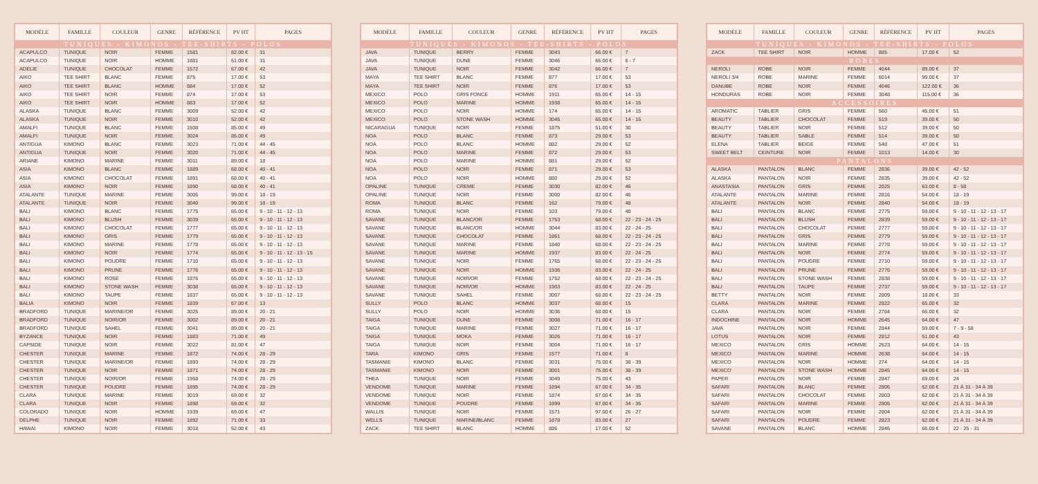| MODÈLE | FAMILLE | COULEUR | GENRE | RÉFÉRENCE | PV HT | PAGES |
| --- | --- | --- | --- | --- | --- | --- |
| TUNIQUES - KIMONOS - TEE-SHIRTS - POLOS | | | | | | |
| ACAPULCO | TUNIQUE | NOIR | FEMME | 1581 | 82.00 € | 31 |
| ACAPULCO | TUNIQUE | NOIR | HOMME | 1881 | 61.00 € | 31 |
| ADELIE | TUNIQUE | CHOCOLAT | FEMME | 1572 | 67.00 € | 42 |
| AIKO | TEE SHIRT | BLANC | FEMME | 875 | 17.00 € | 53 |
| AIKO | TEE SHIRT | BLANC | HOMME | 884 | 17.00 € | 52 |
| AIKO | TEE SHIRT | NOIR | FEMME | 874 | 17.00 € | 53 |
| AIKO | TEE SHIRT | NOIR | HOMME | 883 | 17.00 € | 52 |
| ALASKA | TUNIQUE | BLANC | FEMME | 3009 | 52.00 € | 42 |
| ALASKA | TUNIQUE | NOIR | FEMME | 3010 | 52.00 € | 42 |
| AMALFI | TUNIQUE | BLANC | FEMME | 1508 | 85.00 € | 49 |
| AMALFI | TUNIQUE | NOIR | FEMME | 3024 | 85.00 € | 49 |
| ANTIGUA | KIMONO | BLANC | FEMME | 3023 | 71.00 € | 44 - 45 |
| ANTIGUA | TUNIQUE | NOIR | FEMME | 3020 | 71.00 € | 44 - 45 |
| ARIANE | KIMONO | MARINE | FEMME | 3011 | 89.00 € | 18 |
| ASIA | KIMONO | BLANC | FEMME | 1889 | 68.00 € | 40 - 41 |
| ASIA | KIMONO | CHOCOLAT | FEMME | 1891 | 68.00 € | 40 - 41 |
| ASIA | KIMONO | NOIR | FEMME | 1890 | 68.00 € | 40 - 41 |
| ATALANTE | TUNIQUE | MARINE | FEMME | 3005 | 99.00 € | 18 - 19 |
| ATALANTE | TUNIQUE | NOIR | FEMME | 3040 | 99.00 € | 18 - 19 |
| BALI | KIMONO | BLANC | FEMME | 1775 | 65.00 € | 9 - 10 - 11 - 12 - 13 |
| BALI | KIMONO | BLUSH | FEMME | 3039 | 65.00 € | 9 - 10 - 11 - 12 - 13 |
| BALI | KIMONO | CHOCOLAT | FEMME | 1777 | 65.00 € | 9 - 10 - 11 - 12 - 13 |
| BALI | KIMONO | GRIS | FEMME | 1779 | 65.00 € | 9 - 10 - 11 - 12 - 13 |
| BALI | KIMONO | MARINE | FEMME | 1778 | 65.00 € | 9 - 10 - 11 - 12 - 13 |
| BALI | KIMONO | NOIR | FEMME | 1774 | 65.00 € | 9 - 10 - 11 - 12 - 13 - 15 |
| BALI | KIMONO | POUDRE | FEMME | 1710 | 65.00 € | 9 - 10 - 11 - 12 - 13 |
| BALI | KIMONO | PRUNE | FEMME | 1776 | 65.00 € | 9 - 10 - 11 - 12 - 13 |
| BALI | KIMONO | ROSE | FEMME | 1876 | 65.00 € | 9 - 10 - 11 - 12 - 13 |
| BALI | KIMONO | STONE WASH | FEMME | 3038 | 65.00 € | 9 - 10 - 11 - 12 - 13 |
| BALI | KIMONO | TAUPE | FEMME | 1837 | 65.00 € | 9 - 10 - 11 - 12 - 13 |
| BALIA | KIMONO | NOIR | FEMME | 1839 | 67.00 € | 13 |
| BRADFORD | TUNIQUE | MARINE/OR | FEMME | 3025 | 89.00 € | 20 - 21 |
| BRADFORD | TUNIQUE | NOIR/OR | FEMME | 3002 | 89.00 € | 20 - 21 |
| BRADFORD | TUNIQUE | SAHEL | FEMME | 3041 | 89.00 € | 20 - 21 |
| BYZANCE | TUNIQUE | NOIR | FEMME | 1883 | 71.00 € | 49 |
| CAPSIDE | TUNIQUE | NOIR | FEMME | 3022 | 81.00 € | 47 |
| CHESTER | TUNIQUE | MARINE | FEMME | 1872 | 74.00 € | 28 - 29 |
| CHESTER | TUNIQUE | MARINE/OR | FEMME | 1893 | 74.00 € | 28 - 29 |
| CHESTER | TUNIQUE | NOIR | FEMME | 1871 | 74.00 € | 28 - 29 |
| CHESTER | TUNIQUE | NOIR/OR | FEMME | 1958 | 74.00 € | 28 - 29 |
| CHESTER | TUNIQUE | POUDRE | FEMME | 1895 | 74.00 € | 28 - 29 |
| CLARA | TUNIQUE | MARINE | FEMME | 3019 | 69.00 € | 32 |
| CLARA | TUNIQUE | NOIR | FEMME | 1898 | 69.00 € | 32 |
| COLORADO | TUNIQUE | NOIR | HOMME | 1939 | 69.00 € | 47 |
| DELPHE | TUNIQUE | NOIR | FEMME | 1892 | 71.00 € | 33 |
| HAWAI | KIMONO | NOIR | FEMME | 3018 | 52.00 € | 43 |
| MODÈLE | FAMILLE | COULEUR | GENRE | RÉFÉRENCE | PV HT | PAGES |
| --- | --- | --- | --- | --- | --- | --- |
| TUNIQUES - KIMONOS - TEE-SHIRTS - POLOS | | | | | | |
| JAVA | TUNIQUE | BERRY | FEMME | 3043 | 66.00 € | 7 |
| JAVA | TUNIQUE | DUNE | FEMME | 3046 | 66.00 € | 6 - 7 |
| JAVA | TUNIQUE | NOIR | FEMME | 3042 | 66.00 € | 7 |
| MAYA | TEE SHIRT | BLANC | FEMME | 877 | 17.00 € | 53 |
| MAYA | TEE SHIRT | NOIR | FEMME | 876 | 17.00 € | 53 |
| MEXICO | POLO | GRIS FONCE | HOMME | 1911 | 65.00 € | 14 - 15 |
| MEXICO | POLO | MARINE | HOMME | 1938 | 65.00 € | 14 - 15 |
| MEXICO | POLO | NOIR | HOMME | 174 | 65.00 € | 14 - 15 |
| MEXICO | POLO | STONE WASH | HOMME | 3045 | 65.00 € | 14 - 15 |
| NICARAGUA | TUNIQUE | NOIR | FEMME | 1875 | 51.00 € | 30 |
| NOA | POLO | BLANC | FEMME | 873 | 29.00 € | 53 |
| NOA | POLO | BLANC | HOMME | 882 | 29.00 € | 52 |
| NOA | POLO | MARINE | FEMME | 872 | 29.00 € | 53 |
| NOA | POLO | MARINE | HOMME | 881 | 29.00 € | 52 |
| NOA | POLO | NOIR | FEMME | 871 | 29.00 € | 53 |
| NOA | POLO | NOIR | HOMME | 880 | 29.00 € | 52 |
| OPALINE | TUNIQUE | CREME | FEMME | 3030 | 82.00 € | 46 |
| OPALINE | TUNIQUE | NOIR | FEMME | 3000 | 82.00 € | 46 |
| ROMA | TUNIQUE | BLANC | FEMME | 162 | 79.00 € | 48 |
| ROMA | TUNIQUE | NOIR | FEMME | 103 | 79.00 € | 48 |
| SAVANE | TUNIQUE | BLANC/OR | FEMME | 1753 | 68.00 € | 22 - 23 - 24 - 25 |
| SAVANE | TUNIQUE | BLANC/OR | HOMME | 3044 | 83.00 € | 22 - 24 - 25 |
| SAVANE | TUNIQUE | CHOCOLAT | FEMME | 1861 | 68.00 € | 22 - 23 - 24 - 25 |
| SAVANE | TUNIQUE | MARINE | FEMME | 1840 | 68.00 € | 22 - 23 - 24 - 25 |
| SAVANE | TUNIQUE | MARINE | HOMME | 1937 | 83.00 € | 22 - 24 - 25 |
| SAVANE | TUNIQUE | NOIR | FEMME | 1765 | 68.00 € | 22 - 23 - 24 - 25 |
| SAVANE | TUNIQUE | NOIR | HOMME | 1936 | 83.00 € | 22 - 24 - 25 |
| SAVANE | TUNIQUE | NOIR/OR | FEMME | 1752 | 68.00 € | 22 - 23 - 24 - 25 |
| SAVANE | TUNIQUE | NOIR/OR | HOMME | 1903 | 83.00 € | 22 - 24 - 25 |
| SAVANE | TUNIQUE | SAHEL | FEMME | 3007 | 68.00 € | 22 - 23 - 24 - 25 |
| SULLY | POLO | BLANC | HOMME | 3037 | 68.00 € | 15 |
| SULLY | POLO | NOIR | HOMME | 3036 | 68.00 € | 15 |
| TAIGA | TUNIQUE | DUNE | FEMME | 3008 | 71.00 € | 16 - 17 |
| TAIGA | TUNIQUE | MARINE | FEMME | 3027 | 71.00 € | 16 - 17 |
| TAIGA | TUNIQUE | MOKA | FEMME | 3026 | 71.00 € | 16 - 17 |
| TAIGA | TUNIQUE | NOIR | FEMME | 3004 | 71.00 € | 16 - 17 |
| TARA | KIMONO | GRIS | FEMME | 1577 | 71.00 € | 8 |
| TASMANIE | KIMONO | BLANC | FEMME | 3031 | 75.00 € | 38 - 39 |
| TASMANIE | KIMONO | NOIR | FEMME | 3001 | 75.00 € | 38 - 39 |
| THEA | TUNIQUE | NOIR | FEMME | 3049 | 75.00 € | 43 |
| VENDOME | TUNIQUE | MARINE | FEMME | 1894 | 67.00 € | 34 - 35 |
| VENDOME | TUNIQUE | NOIR | FEMME | 1874 | 67.00 € | 34 - 35 |
| VENDOME | TUNIQUE | POUDRE | FEMME | 1899 | 67.00 € | 34 - 35 |
| WALLIS | TUNIQUE | NOIR | FEMME | 1571 | 97.00 € | 26 - 27 |
| WELLS | TUNIQUE | MARINE/BLANC | FEMME | 1878 | 83.00 € | 27 |
| ZACK | TEE SHIRT | BLANC | HOMME | 886 | 17.00 € | 52 |
| MODÈLE | FAMILLE | COULEUR | GENRE | RÉFÉRENCE | PV HT | PAGES |
| --- | --- | --- | --- | --- | --- | --- |
| TUNIQUES - KIMONOS - TEE-SHIRTS - POLOS | | | | | | |
| ZACK | TEE SHIRT | NOIR | HOMME | 885 | 17.00 € | 52 |
| ROBES | | | | | | |
| NEROLI | ROBE | NOIR | FEMME | 4044 | 89.00 € | 37 |
| NEROLI 3/4 | ROBE | MARINE | FEMME | 6014 | 99.00 € | 37 |
| DANUBE | ROBE | NOIR | FEMME | 4046 | 122.00 € | 36 |
| HONDURAS | ROBE | NOIR | FEMME | 3048 | 115.00 € | 36 |
| ACCESSOIRES | | | | | | |
| AROMATIC | TABLIER | GRIS | FEMME | 560 | 45.00 € | 51 |
| BEAUTY | TABLIER | CHOCOLAT | FEMME | 519 | 39.00 € | 50 |
| BEAUTY | TABLIER | NOIR | FEMME | 512 | 39.00 € | 50 |
| BEAUTY | TABLIER | SABLE | FEMME | 514 | 39.00 € | 50 |
| ELENA | TABLIER | BEIGE | FEMME | 548 | 47.00 € | 51 |
| SWEET BELT | CEINTURE | NOIR | FEMME | 1013 | 14.00 € | 30 |
| PANTALONS | | | | | | |
| ALASKA | PANTALON | BLANC | FEMME | 2836 | 39.00 € | 42 - 52 |
| ALASKA | PANTALON | NOIR | FEMME | 2835 | 39.00 € | 42 - 52 |
| ANASTASIA | PANTALON | GRIS | FEMME | 2025 | 63.00 € | 8 - 58 |
| ATALANTE | PANTALON | MARINE | FEMME | 2816 | 54.00 € | 18 - 19 |
| ATALANTE | PANTALON | NOIR | FEMME | 2840 | 54.00 € | 18 - 19 |
| BALI | PANTALON | BLANC | FEMME | 2775 | 59.00 € | 9 - 10 - 11 - 12 - 13 - 17 |
| BALI | PANTALON | BLUSH | FEMME | 2839 | 59.00 € | 9 - 10 - 11 - 12 - 13 - 17 |
| BALI | PANTALON | CHOCOLAT | FEMME | 2777 | 59.00 € | 9 - 10 - 11 - 12 - 13 - 17 |
| BALI | PANTALON | GRIS | FEMME | 2779 | 59.00 € | 9 - 10 - 11 - 12 - 13 - 17 |
| BALI | PANTALON | MARINE | FEMME | 2778 | 59.00 € | 9 - 10 - 11 - 12 - 13 - 17 |
| BALI | PANTALON | NOIR | FEMME | 2774 | 59.00 € | 9 - 10 - 11 - 12 - 13 - 17 |
| BALI | PANTALON | POUDRE | FEMME | 2710 | 59.00 € | 9 - 10 - 11 - 12 - 13 - 17 |
| BALI | PANTALON | PRUNE | FEMME | 2776 | 59.00 € | 9 - 10 - 11 - 12 - 13 - 17 |
| BALI | PANTALON | STONE WASH | FEMME | 2838 | 59.00 € | 9 - 10 - 11 - 12 - 13 - 17 |
| BALI | PANTALON | TAUPE | FEMME | 2737 | 59.00 € | 9 - 10 - 11 - 12 - 13 - 17 |
| BETTY | PANTALON | NOIR | FEMME | 2809 | 18.00 € | 33 |
| CLARA | PANTALON | MARINE | FEMME | 2822 | 65.00 € | 32 |
| CLARA | PANTALON | NOIR | FEMME | 2784 | 65.00 € | 32 |
| INDOCHINE | PANTALON | NOIR | HOMME | 2645 | 64.00 € | 47 |
| JAVA | PANTALON | NOIR | FEMME | 2844 | 59.00 € | 7 - 9 - 58 |
| LOTUS | PANTALON | NOIR | FEMME | 2812 | 51.00 € | 43 |
| MEXICO | PANTALON | GRIS | HOMME | 2623 | 64.00 € | 14 - 15 |
| MEXICO | PANTALON | MARINE | HOMME | 2638 | 64.00 € | 14 - 15 |
| MEXICO | PANTALON | NOIR | HOMME | 274 | 64.00 € | 14 - 15 |
| MEXICO | PANTALON | STONE WASH | HOMME | 2845 | 64.00 € | 14 - 15 |
| PAPER | PANTALON | NOIR | FEMME | 2847 | 69.00 € | 24 |
| SAFARI | PANTALON | BLANC | FEMME | 2806 | 62.00 € | 21 À 31 - 34 À 39 |
| SAFARI | PANTALON | CHOCOLAT | FEMME | 2803 | 62.00 € | 21 À 31 - 34 À 39 |
| SAFARI | PANTALON | MARINE | FEMME | 2805 | 62.00 € | 21 À 31 - 34 À 39 |
| SAFARI | PANTALON | NOIR | FEMME | 2804 | 62.00 € | 21 À 31 - 34 À 39 |
| SAFARI | PANTALON | POUDRE | FEMME | 2823 | 62.00 € | 21 À 31 - 34 À 39 |
| SAVANE | PANTALON | BLANC | HOMME | 2846 | 66.00 € | 22 - 25 - 31 |